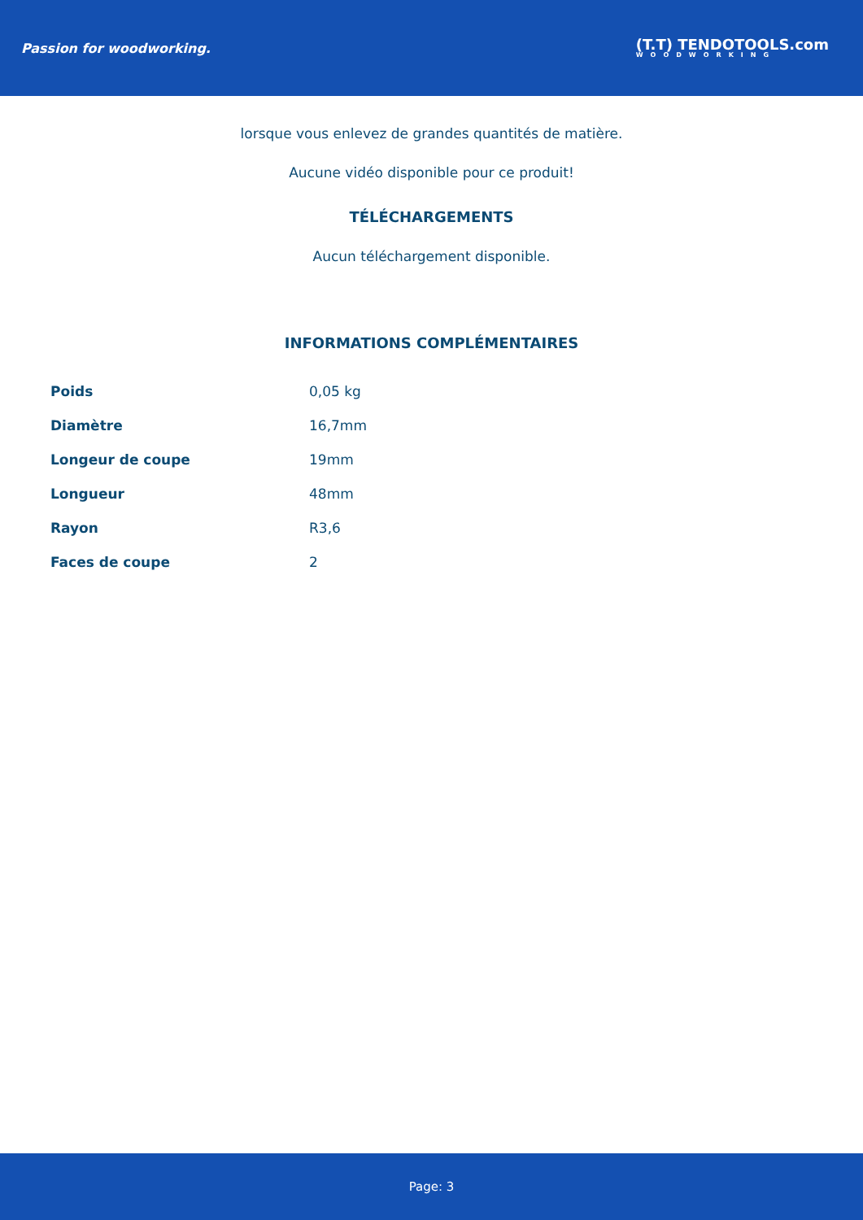Passion for woodworking.
(T.T) TENDOTOOLS.com
WOODWORKING
lorsque vous enlevez de grandes quantités de matière.
Aucune vidéo disponible pour ce produit!
TÉLÉCHARGEMENTS
Aucun téléchargement disponible.
INFORMATIONS COMPLÉMENTAIRES
| Poids | 0,05 kg |
| Diamètre | 16,7mm |
| Longeur de coupe | 19mm |
| Longueur | 48mm |
| Rayon | R3,6 |
| Faces de coupe | 2 |
Page: 3